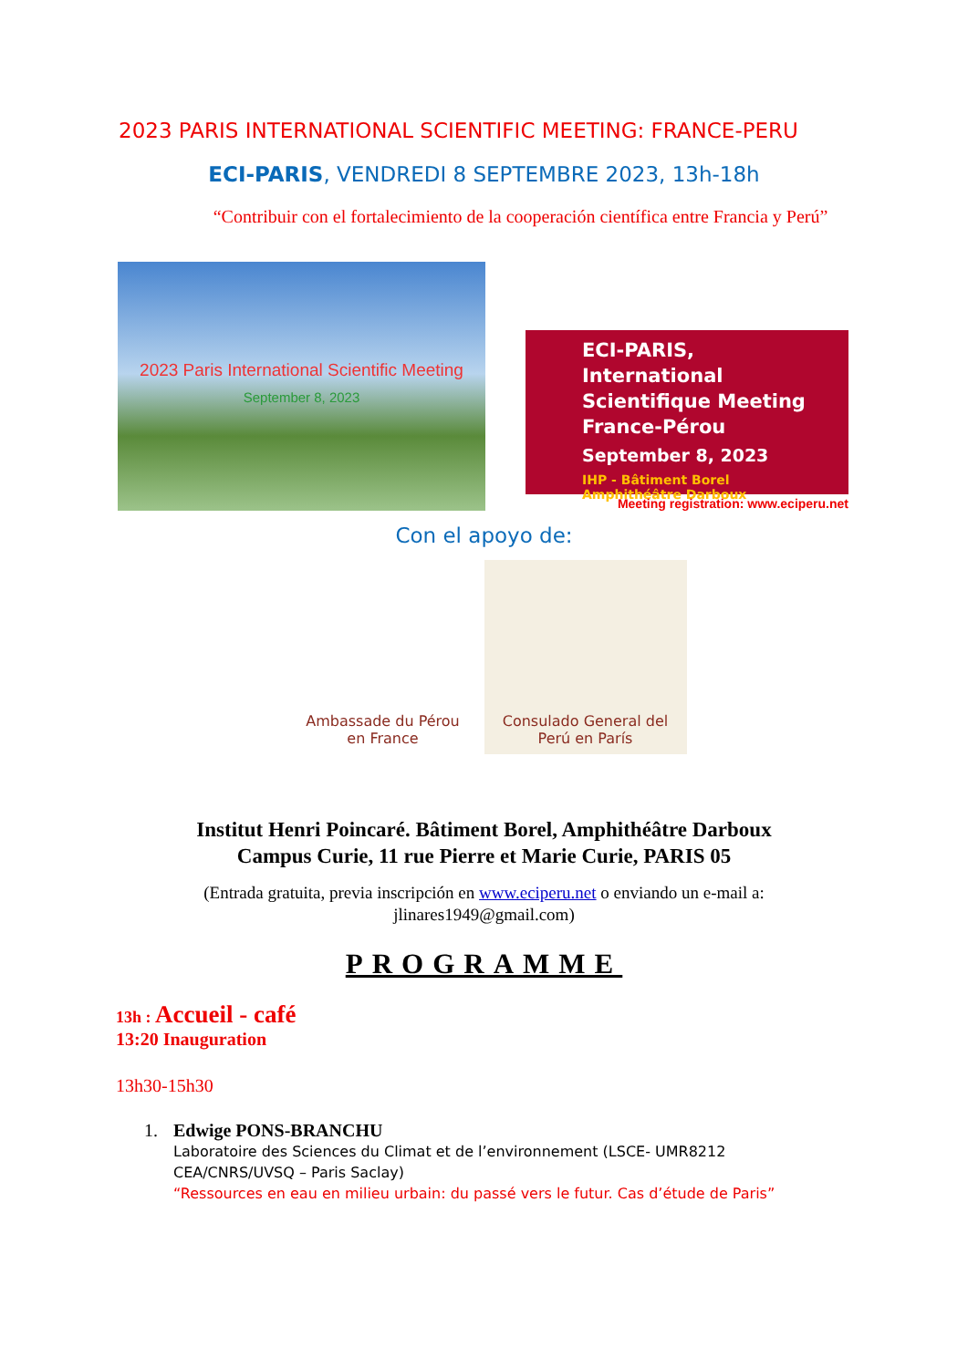2023 PARIS INTERNATIONAL SCIENTIFIC MEETING: FRANCE-PERU
ECI-PARIS, VENDREDI 8 SEPTEMBRE 2023, 13h-18h
“Contribuir con el fortalecimiento de la cooperación científica entre Francia y Perú”
2023 Paris International Scientific Meeting
September 8, 2023
ECI-PARIS, International Scientifique Meeting France-Pérou
September 8, 2023
IHP - Bâtiment Borel
Amphithéâtre Darboux
Meeting registration: www.eciperu.net
Con el apoyo de:
Ambassade du Pérou
en France
Consulado General del
Perú en París
Institut Henri Poincaré. Bâtiment Borel, Amphithéâtre Darboux
Campus Curie, 11 rue Pierre et Marie Curie, PARIS 05
(Entrada gratuita, previa inscripción en www.eciperu.net o enviando un e-mail a:
jlinares1949@gmail.com)
PROGRAMME
13h : Accueil - café
13:20 Inauguration
13h30-15h30
1. Edwige PONS-BRANCHU
Laboratoire des Sciences du Climat et de l’environnement (LSCE- UMR8212 CEA/CNRS/UVSQ – Paris Saclay)
“Ressources en eau en milieu urbain: du passé vers le futur. Cas d’étude de Paris”